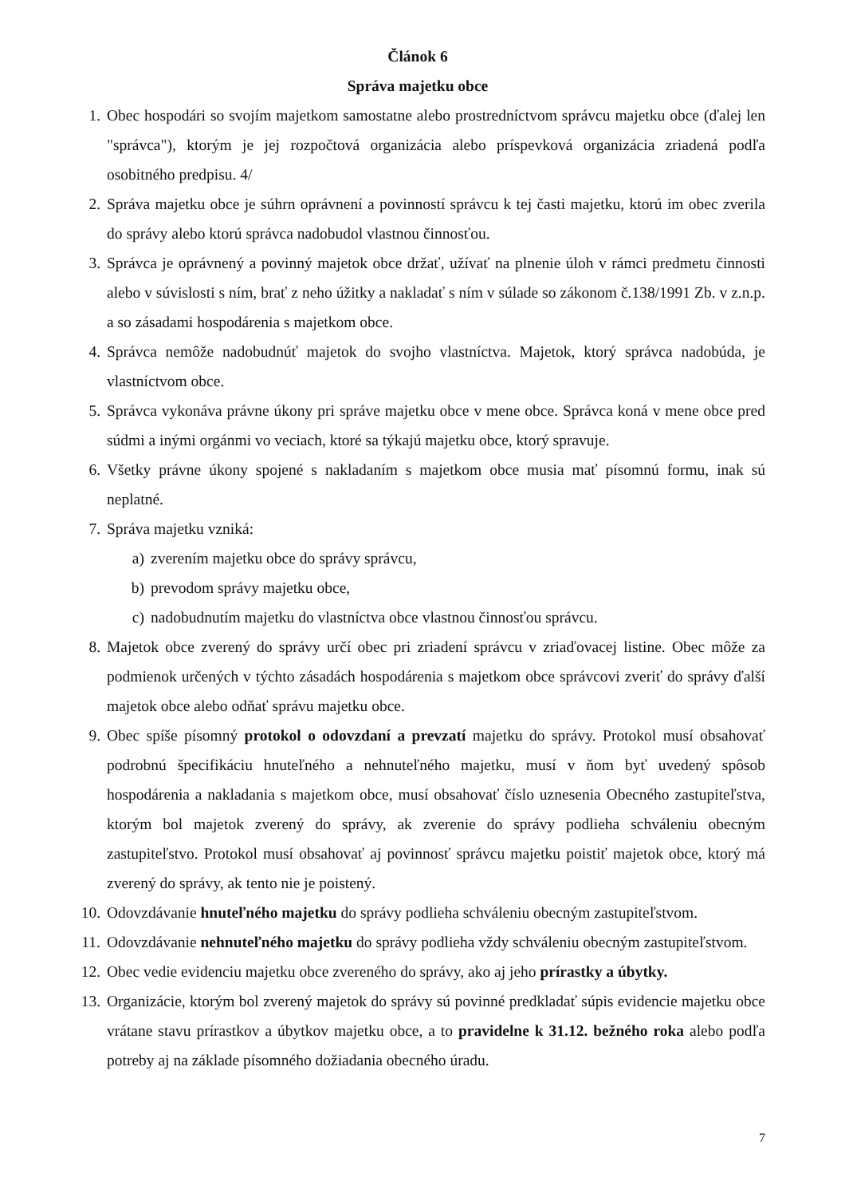Článok 6
Správa majetku obce
1. Obec hospodári so svojím majetkom samostatne alebo prostredníctvom správcu majetku obce (ďalej len "správca"), ktorým je jej rozpočtová organizácia alebo príspevková organizácia zriadená podľa osobitného predpisu. 4/
2. Správa majetku obce je súhrn oprávnení a povinností správcu k tej časti majetku, ktorú im obec zverila do správy alebo ktorú správca nadobudol vlastnou činnosťou.
3. Správca je oprávnený a povinný majetok obce držať, užívať na plnenie úloh v rámci predmetu činnosti alebo v súvislosti s ním, brať z neho úžitky a nakladať s ním v súlade so zákonom č.138/1991 Zb. v z.n.p. a so zásadami hospodárenia s majetkom obce.
4. Správca nemôže nadobudnúť majetok do svojho vlastníctva. Majetok, ktorý správca nadobúda, je vlastníctvom obce.
5. Správca vykonáva právne úkony pri správe majetku obce v mene obce. Správca koná v mene obce pred súdmi a inými orgánmi vo veciach, ktoré sa týkajú majetku obce, ktorý spravuje.
6. Všetky právne úkony spojené s nakladaním s majetkom obce musia mať písomnú formu, inak sú neplatné.
7. Správa majetku vzniká:
a) zverením majetku obce do správy správcu,
b) prevodom správy majetku obce,
c) nadobudnutím majetku do vlastníctva obce vlastnou činnosťou správcu.
8. Majetok obce zverený do správy určí obec pri zriadení správcu v zriaďovacej listine. Obec môže za podmienok určených v týchto zásadách hospodárenia s majetkom obce správcovi zveriť do správy ďalší majetok obce alebo odňať správu majetku obce.
9. Obec spíše písomný protokol o odovzdaní a prevzatí majetku do správy. Protokol musí obsahovať podrobnú špecifikáciu hnuteľného a nehnuteľného majetku, musí v ňom byť uvedený spôsob hospodárenia a nakladania s majetkom obce, musí obsahovať číslo uznesenia Obecného zastupiteľstva, ktorým bol majetok zverený do správy, ak zverenie do správy podlieha schváleniu obecným zastupiteľstvo. Protokol musí obsahovať aj povinnosť správcu majetku poistiť majetok obce, ktorý má zverený do správy, ak tento nie je poistený.
10. Odovzdávanie hnuteľného majetku do správy podlieha schváleniu obecným zastupiteľstvom.
11. Odovzdávanie nehnuteľného majetku do správy podlieha vždy schváleniu obecným zastupiteľstvom.
12. Obec vedie evidenciu majetku obce zvereného do správy, ako aj jeho prírastky a úbytky.
13. Organizácie, ktorým bol zverený majetok do správy sú povinné predkladať súpis evidencie majetku obce vrátane stavu prírastkov a úbytkov majetku obce, a to pravidelne k 31.12. bežného roka alebo podľa potreby aj na základe písomného dožiadania obecného úradu.
7